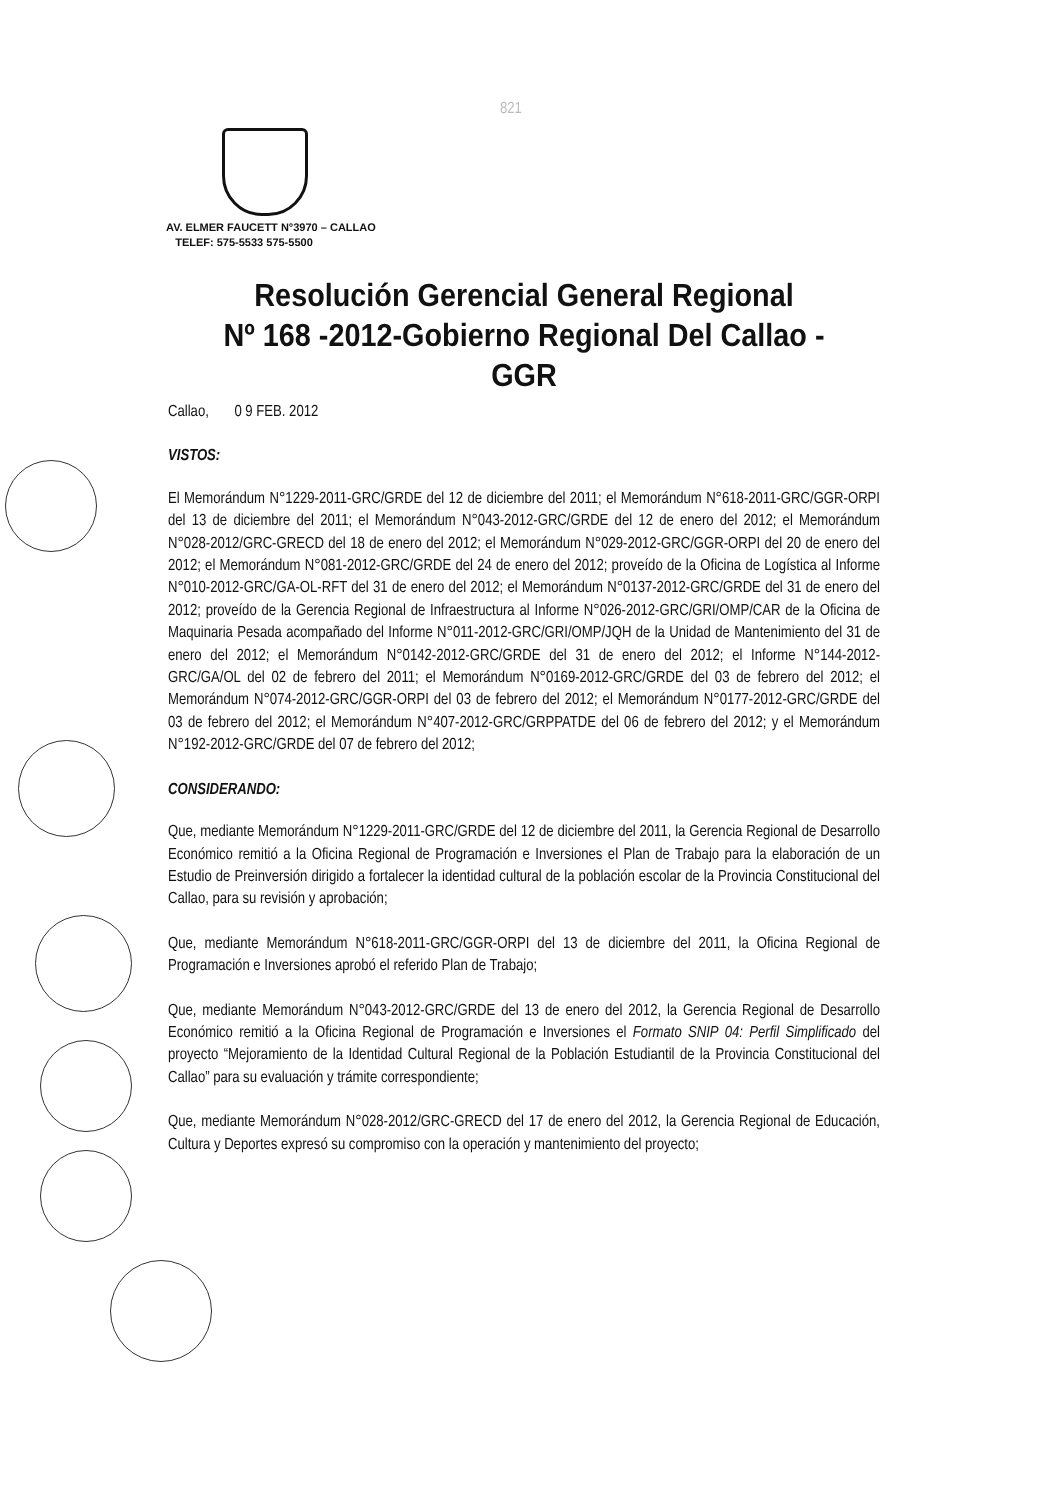821
AV. ELMER FAUCETT N°3970 – CALLAO
TELEF: 575-5533 575-5500
Resolución Gerencial General Regional
Nº 168 -2012-Gobierno Regional Del Callao - GGR
Callao, 0 9 FEB. 2012
VISTOS:
El Memorándum N°1229-2011-GRC/GRDE del 12 de diciembre del 2011; el Memorándum N°618-2011-GRC/GGR-ORPI del 13 de diciembre del 2011; el Memorándum N°043-2012-GRC/GRDE del 12 de enero del 2012; el Memorándum N°028-2012/GRC-GRECD del 18 de enero del 2012; el Memorándum N°029-2012-GRC/GGR-ORPI del 20 de enero del 2012; el Memorándum N°081-2012-GRC/GRDE del 24 de enero del 2012; proveído de la Oficina de Logística al Informe N°010-2012-GRC/GA-OL-RFT del 31 de enero del 2012; el Memorándum N°0137-2012-GRC/GRDE del 31 de enero del 2012; proveído de la Gerencia Regional de Infraestructura al Informe N°026-2012-GRC/GRI/OMP/CAR de la Oficina de Maquinaria Pesada acompañado del Informe N°011-2012-GRC/GRI/OMP/JQH de la Unidad de Mantenimiento del 31 de enero del 2012; el Memorándum N°0142-2012-GRC/GRDE del 31 de enero del 2012; el Informe N°144-2012-GRC/GA/OL del 02 de febrero del 2011; el Memorándum N°0169-2012-GRC/GRDE del 03 de febrero del 2012; el Memorándum N°074-2012-GRC/GGR-ORPI del 03 de febrero del 2012; el Memorándum N°0177-2012-GRC/GRDE del 03 de febrero del 2012; el Memorándum N°407-2012-GRC/GRPPATDE del 06 de febrero del 2012; y el Memorándum N°192-2012-GRC/GRDE del 07 de febrero del 2012;
CONSIDERANDO:
Que, mediante Memorándum N°1229-2011-GRC/GRDE del 12 de diciembre del 2011, la Gerencia Regional de Desarrollo Económico remitió a la Oficina Regional de Programación e Inversiones el Plan de Trabajo para la elaboración de un Estudio de Preinversión dirigido a fortalecer la identidad cultural de la población escolar de la Provincia Constitucional del Callao, para su revisión y aprobación;
Que, mediante Memorándum N°618-2011-GRC/GGR-ORPI del 13 de diciembre del 2011, la Oficina Regional de Programación e Inversiones aprobó el referido Plan de Trabajo;
Que, mediante Memorándum N°043-2012-GRC/GRDE del 13 de enero del 2012, la Gerencia Regional de Desarrollo Económico remitió a la Oficina Regional de Programación e Inversiones el Formato SNIP 04: Perfil Simplificado del proyecto “Mejoramiento de la Identidad Cultural Regional de la Población Estudiantil de la Provincia Constitucional del Callao” para su evaluación y trámite correspondiente;
Que, mediante Memorándum N°028-2012/GRC-GRECD del 17 de enero del 2012, la Gerencia Regional de Educación, Cultura y Deportes expresó su compromiso con la operación y mantenimiento del proyecto;